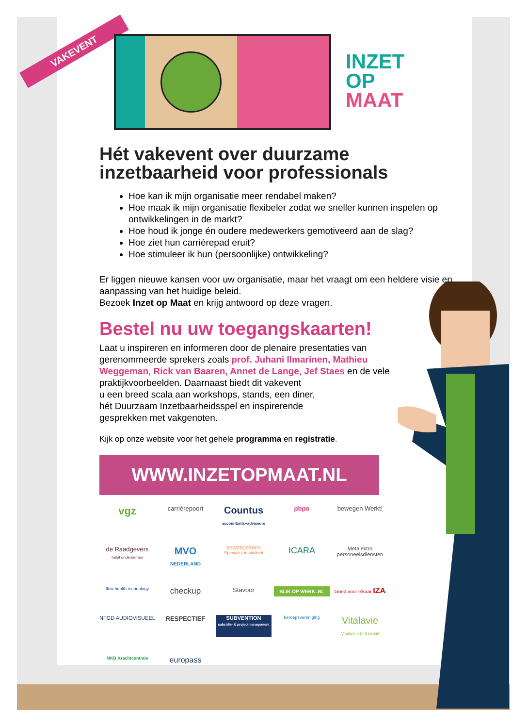VAKEVENT
INZET
OP
MAAT
Hét vakevent over duurzame inzetbaarheid voor professionals
Hoe kan ik mijn organisatie meer rendabel maken?
Hoe maak ik mijn organisatie flexibeler zodat we sneller kunnen inspelen op ontwikkelingen in de markt?
Hoe houd ik jonge én oudere medewerkers gemotiveerd aan de slag?
Hoe ziet hun carrièrepad eruit?
Hoe stimuleer ik hun (persoonlijke) ontwikkeling?
Er liggen nieuwe kansen voor uw organisatie, maar het vraagt om een heldere visie en aanpassing van het huidige beleid.
Bezoek Inzet op Maat en krijg antwoord op deze vragen.
Bestel nu uw toegangskaarten!
Laat u inspireren en informeren door de plenaire presentaties van gerenommeerde sprekers zoals prof. Juhani Ilmarinen, Mathieu Weggeman, Rick van Baaren, Annet de Lange, Jef Staes en de vele praktijkvoorbeelden. Daarnaast biedt dit vakevent
u een breed scala aan workshops, stands, een diner,
hét Duurzaam Inzetbaarheidsspel en inspirerende
gesprekken met vakgenoten.
Kijk op onze website voor het gehele programma en registratie.
WWW.INZETOPMAAT.NL
vgz
carrièrepoort
Countus
accountants+adviseurs
pbpo
bewegen Werkt!
de Raadgevers
helpt ondernemen
MVO
NEDERLAND
BEWEEGPROFS
Specialist in vitaliteit
ICARA
Metalektro personeelsdiensten
flow health technology
checkup
Stavoor
BLIK OP WERK .NL
Goed voor elkaar IZA
NFGD AUDIOVISUEEL
RESPECTIEF
SUBVENTION
subsidie- & projectmanagement
beroepsvereniging
Vitalavie
Vitaliteit in lijf & bedrijf
MKB Krachtcentrale
europass